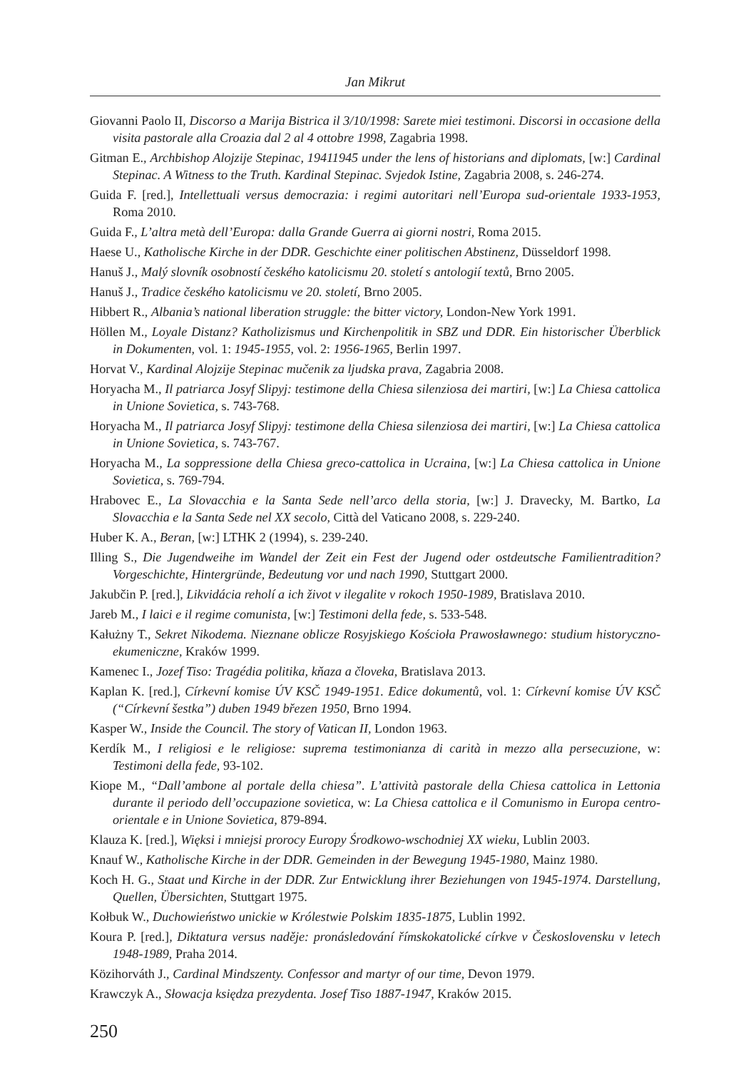Jan Mikrut
Giovanni Paolo II, Discorso a Marija Bistrica il 3/10/1998: Sarete miei testimoni. Discorsi in occasione della visita pastorale alla Croazia dal 2 al 4 ottobre 1998, Zagabria 1998.
Gitman E., Archbishop Alojzije Stepinac, 19411945 under the lens of historians and diplomats, [w:] Cardinal Stepinac. A Witness to the Truth. Kardinal Stepinac. Svjedok Istine, Zagabria 2008, s. 246-274.
Guida F. [red.], Intellettuali versus democrazia: i regimi autoritari nell’Europa sud-orientale 1933-1953, Roma 2010.
Guida F., L’altra metà dell’Europa: dalla Grande Guerra ai giorni nostri, Roma 2015.
Haese U., Katholische Kirche in der DDR. Geschichte einer politischen Abstinenz, Düsseldorf 1998.
Hanuš J., Malý slovník osobností českého katolicismu 20. století s antologií textů, Brno 2005.
Hanuš J., Tradice českého katolicismu ve 20. století, Brno 2005.
Hibbert R., Albania’s national liberation struggle: the bitter victory, London-New York 1991.
Höllen M., Loyale Distanz? Katholizismus und Kirchenpolitik in SBZ und DDR. Ein historischer Überblick in Dokumenten, vol. 1: 1945-1955, vol. 2: 1956-1965, Berlin 1997.
Horvat V., Kardinal Alojzije Stepinac mučenik za ljudska prava, Zagabria 2008.
Horyacha M., Il patriarca Josyf Slipyj: testimone della Chiesa silenziosa dei martiri, [w:] La Chiesa cattolica in Unione Sovietica, s. 743-768.
Horyacha M., Il patriarca Josyf Slipyj: testimone della Chiesa silenziosa dei martiri, [w:] La Chiesa cattolica in Unione Sovietica, s. 743-767.
Horyacha M., La soppressione della Chiesa greco-cattolica in Ucraina, [w:] La Chiesa cattolica in Unione Sovietica, s. 769-794.
Hrabovec E., La Slovacchia e la Santa Sede nell’arco della storia, [w:] J. Dravecky, M. Bartko, La Slovacchia e la Santa Sede nel XX secolo, Città del Vaticano 2008, s. 229-240.
Huber K. A., Beran, [w:] LTHK 2 (1994), s. 239-240.
Illing S., Die Jugendweihe im Wandel der Zeit ein Fest der Jugend oder ostdeutsche Familientradition? Vorgeschichte, Hintergründe, Bedeutung vor und nach 1990, Stuttgart 2000.
Jakubčin P. [red.], Likvidácia reholí a ich život v ilegalite v rokoch 1950-1989, Bratislava 2010.
Jareb M., I laici e il regime comunista, [w:] Testimoni della fede, s. 533-548.
Kałużny T., Sekret Nikodema. Nieznane oblicze Rosyjskiego Kościoła Prawosławnego: studium historyczno-ekumeniczne, Kraków 1999.
Kamenec I., Jozef Tiso: Tragédia politika, kňaza a človeka, Bratislava 2013.
Kaplan K. [red.], Církevní komise ÚV KSČ 1949-1951. Edice dokumentů, vol. 1: Církevní komise ÚV KSČ (“Církevní šestka”) duben 1949 březen 1950, Brno 1994.
Kasper W., Inside the Council. The story of Vatican II, London 1963.
Kerdík M., I religiosi e le religiose: suprema testimonianza di carità in mezzo alla persecuzione, w: Testimoni della fede, 93-102.
Kiope M., “Dall’ambone al portale della chiesa”. L’attività pastorale della Chiesa cattolica in Lettonia durante il periodo dell’occupazione sovietica, w: La Chiesa cattolica e il Comunismo in Europa centro-orientale e in Unione Sovietica, 879-894.
Klauza K. [red.], Więksi i mniejsi prorocy Europy Środkowo-wschodniej XX wieku, Lublin 2003.
Knauf W., Katholische Kirche in der DDR. Gemeinden in der Bewegung 1945-1980, Mainz 1980.
Koch H. G., Staat und Kirche in der DDR. Zur Entwicklung ihrer Beziehungen von 1945-1974. Darstellung, Quellen, Übersichten, Stuttgart 1975.
Kołbuk W., Duchowieństwo unickie w Królestwie Polskim 1835-1875, Lublin 1992.
Koura P. [red.], Diktatura versus naděje: pronásledování římskokatolické církve v Československu v letech 1948-1989, Praha 2014.
Közihorváth J., Cardinal Mindszenty. Confessor and martyr of our time, Devon 1979.
Krawczyk A., Słowacja księdza prezydenta. Josef Tiso 1887-1947, Kraków 2015.
250